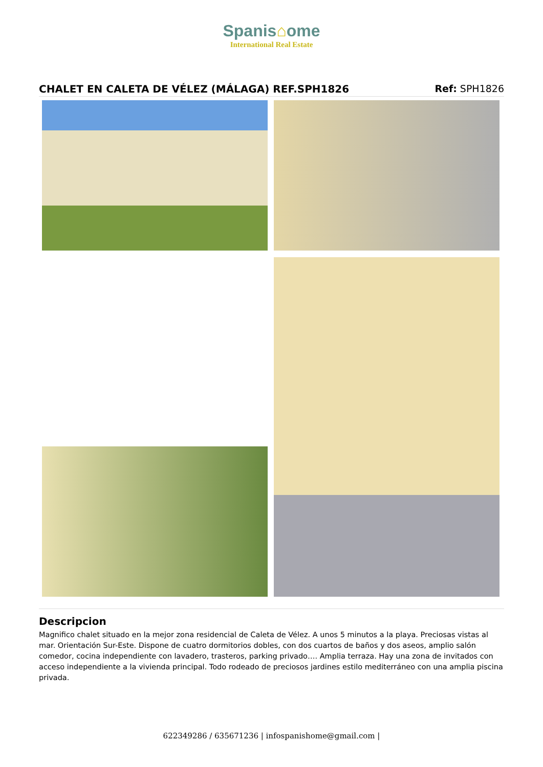Spanis⌂ome
International Real Estate
CHALET EN CALETA DE VÉLEZ (MÁLAGA) REF.SPH1826
Ref: SPH1826
Descripcion
Magnifico chalet situado en la mejor zona residencial de Caleta de Vélez. A unos 5 minutos a la playa. Preciosas vistas al mar. Orientación Sur-Este. Dispone de cuatro dormitorios dobles, con dos cuartos de baños y dos aseos, amplio salón comedor, cocina independiente con lavadero, trasteros, parking privado…. Amplia terraza. Hay una zona de invitados con acceso independiente a la vivienda principal. Todo rodeado de preciosos jardines estilo mediterráneo con una amplia piscina privada.
622349286 / 635671236 | infospanishome@gmail.com |